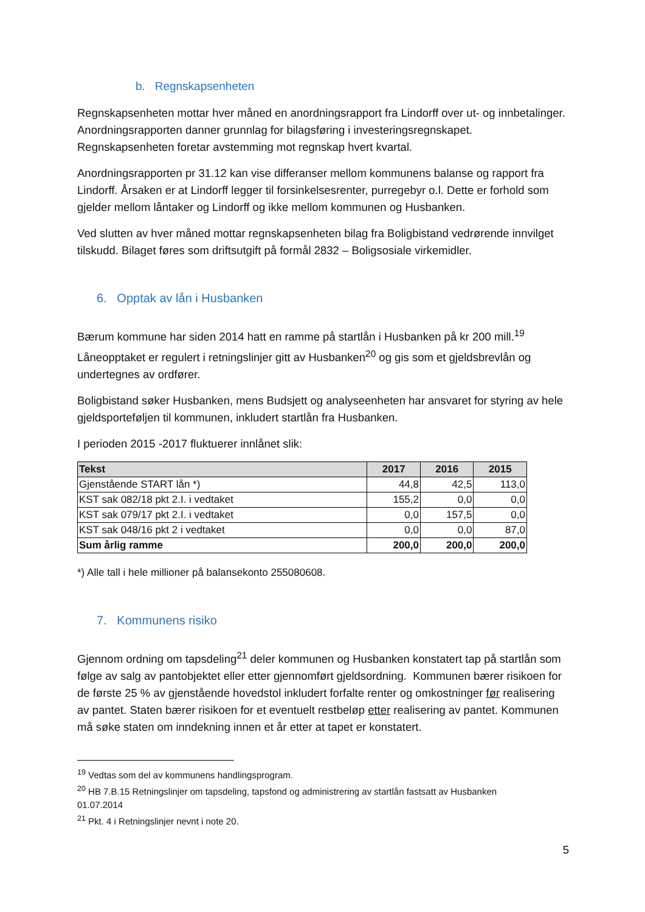b. Regnskapsenheten
Regnskapsenheten mottar hver måned en anordningsrapport fra Lindorff over ut- og innbetalinger. Anordningsrapporten danner grunnlag for bilagsføring i investeringsregnskapet. Regnskapsenheten foretar avstemming mot regnskap hvert kvartal.
Anordningsrapporten pr 31.12 kan vise differanser mellom kommunens balanse og rapport fra Lindorff. Årsaken er at Lindorff legger til forsinkelsesrenter, purregebyr o.l. Dette er forhold som gjelder mellom låntaker og Lindorff og ikke mellom kommunen og Husbanken.
Ved slutten av hver måned mottar regnskapsenheten bilag fra Boligbistand vedrørende innvilget tilskudd. Bilaget føres som driftsutgift på formål 2832 – Boligsosiale virkemidler.
6. Opptak av lån i Husbanken
Bærum kommune har siden 2014 hatt en ramme på startlån i Husbanken på kr 200 mill.<sup>19</sup> Låneopptaket er regulert i retningslinjer gitt av Husbanken<sup>20</sup> og gis som et gjeldsbrevlån og undertegnes av ordfører.
Boligbistand søker Husbanken, mens Budsjett og analyseenheten har ansvaret for styring av hele gjeldsporteføljen til kommunen, inkludert startlån fra Husbanken.
I perioden 2015 -2017 fluktuerer innlånet slik:
| Tekst | 2017 | 2016 | 2015 |
| --- | --- | --- | --- |
| Gjenstående START lån *) | 44,8 | 42,5 | 113,0 |
| KST sak 082/18 pkt 2.I. i vedtaket | 155,2 | 0,0 | 0,0 |
| KST sak 079/17 pkt 2.I. i vedtaket | 0,0 | 157,5 | 0,0 |
| KST sak 048/16 pkt 2 i vedtaket | 0,0 | 0,0 | 87,0 |
| Sum årlig ramme | 200,0 | 200,0 | 200,0 |
*) Alle tall i hele millioner på balansekonto 255080608.
7. Kommunens risiko
Gjennom ordning om tapsdeling<sup>21</sup> deler kommunen og Husbanken konstatert tap på startlån som følge av salg av pantobjektet eller etter gjennomført gjeldsordning. Kommunen bærer risikoen for de første 25 % av gjenstående hovedstol inkludert forfalte renter og omkostninger før realisering av pantet. Staten bærer risikoen for et eventuelt restbeløp etter realisering av pantet. Kommunen må søke staten om inndekning innen et år etter at tapet er konstatert.
<sup>19</sup> Vedtas som del av kommunens handlingsprogram.
<sup>20</sup> HB 7.B.15 Retningslinjer om tapsdeling, tapsfond og administrering av startlån fastsatt av Husbanken 01.07.2014
<sup>21</sup> Pkt. 4 i Retningslinjer nevnt i note 20.
5